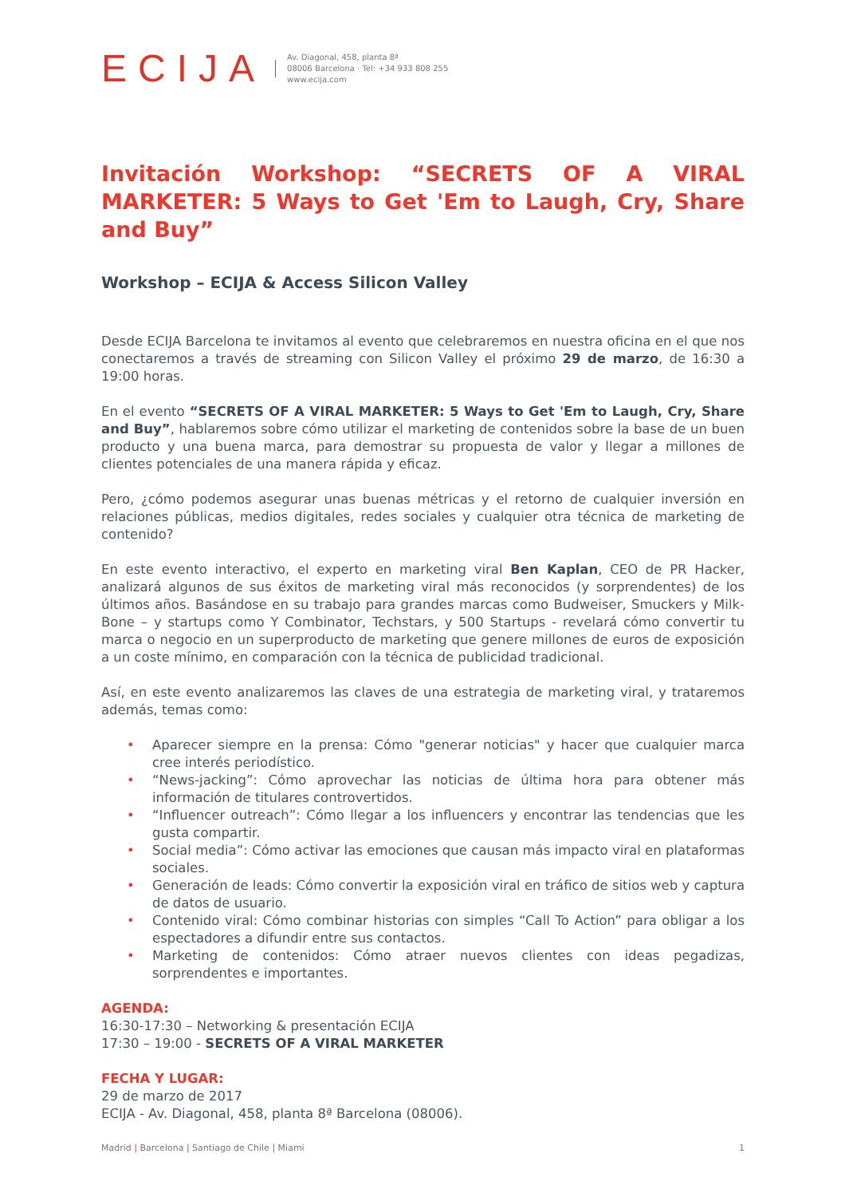ECIJA
Av. Diagonal, 458, planta 8ª
08006 Barcelona · Tel: +34 933 808 255
www.ecija.com
Invitación Workshop: “SECRETS OF A VIRAL MARKETER: 5 Ways to Get 'Em to Laugh, Cry, Share and Buy”
Workshop – ECIJA & Access Silicon Valley
Desde ECIJA Barcelona te invitamos al evento que celebraremos en nuestra oficina en el que nos conectaremos a través de streaming con Silicon Valley el próximo 29 de marzo, de 16:30 a 19:00 horas.
En el evento “SECRETS OF A VIRAL MARKETER: 5 Ways to Get 'Em to Laugh, Cry, Share and Buy”, hablaremos sobre cómo utilizar el marketing de contenidos sobre la base de un buen producto y una buena marca, para demostrar su propuesta de valor y llegar a millones de clientes potenciales de una manera rápida y eficaz.
Pero, ¿cómo podemos asegurar unas buenas métricas y el retorno de cualquier inversión en relaciones públicas, medios digitales, redes sociales y cualquier otra técnica de marketing de contenido?
En este evento interactivo, el experto en marketing viral Ben Kaplan, CEO de PR Hacker, analizará algunos de sus éxitos de marketing viral más reconocidos (y sorprendentes) de los últimos años. Basándose en su trabajo para grandes marcas como Budweiser, Smuckers y Milk-Bone – y startups como Y Combinator, Techstars, y 500 Startups - revelará cómo convertir tu marca o negocio en un superproducto de marketing que genere millones de euros de exposición a un coste mínimo, en comparación con la técnica de publicidad tradicional.
Así, en este evento analizaremos las claves de una estrategia de marketing viral, y trataremos además, temas como:
• Aparecer siempre en la prensa: Cómo "generar noticias" y hacer que cualquier marca cree interés periodístico.
• “News-jacking”: Cómo aprovechar las noticias de última hora para obtener más información de titulares controvertidos.
• “Influencer outreach”: Cómo llegar a los influencers y encontrar las tendencias que les gusta compartir.
• Social media”: Cómo activar las emociones que causan más impacto viral en plataformas sociales.
• Generación de leads: Cómo convertir la exposición viral en tráfico de sitios web y captura de datos de usuario.
• Contenido viral: Cómo combinar historias con simples “Call To Action” para obligar a los espectadores a difundir entre sus contactos.
• Marketing de contenidos: Cómo atraer nuevos clientes con ideas pegadizas, sorprendentes e importantes.
AGENDA:
16:30-17:30 – Networking & presentación ECIJA
17:30 – 19:00 - SECRETS OF A VIRAL MARKETER
FECHA Y LUGAR:
29 de marzo de 2017
ECIJA - Av. Diagonal, 458, planta 8ª Barcelona (08006).
Madrid | Barcelona | Santiago de Chile | Miami
1